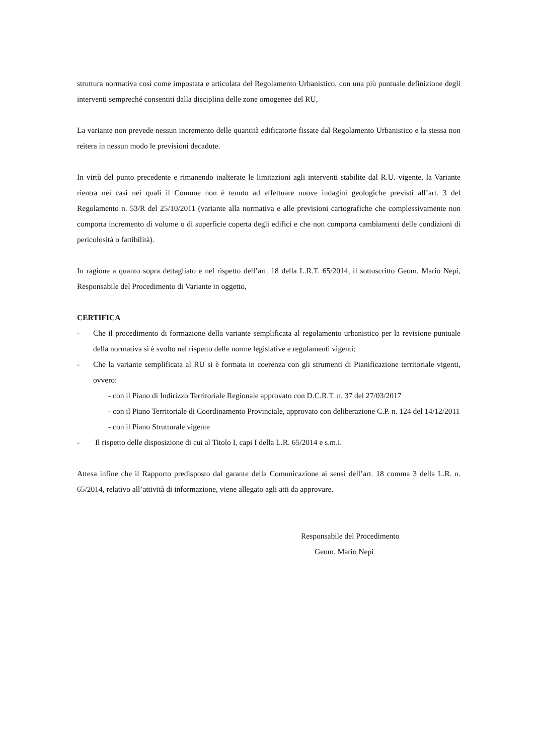struttura normativa così come impostata e articolata del Regolamento Urbanistico, con una più puntuale definizione degli interventi sempreché consentiti dalla disciplina delle zone omogenee del RU,
La variante non prevede nessun incremento delle quantità edificatorie fissate dal Regolamento Urbanistico e la stessa non reitera in nessun modo le previsioni decadute.
In virtù del punto precedente e rimanendo inalterate le limitazioni agli interventi stabilite dal R.U. vigente, la Variante rientra nei casi nei quali il Comune non è tenuto ad effettuare nuove indagini geologiche previsti all’art. 3 del Regolamento n. 53/R del 25/10/2011 (variante alla normativa e alle previsioni cartografiche che complessivamente non comporta incremento di volume o di superficie coperta degli edifici e che non comporta cambiamenti delle condizioni di pericolosità o fattibilità).
In ragione a quanto sopra dettagliato e nel rispetto dell’art. 18 della L.R.T. 65/2014, il sottoscritto Geom. Mario Nepi, Responsabile del Procedimento di Variante in oggetto,
CERTIFICA
- Che il procedimento di formazione della variante semplificata al regolamento urbanistico per la revisione puntuale della normativa si è svolto nel rispetto delle norme legislative e regolamenti vigenti;
- Che la variante semplificata al RU si è formata in coerenza con gli strumenti di Pianificazione territoriale vigenti, ovvero:
- con il Piano di Indirizzo Territoriale Regionale approvato con D.C.R.T. n. 37 del 27/03/2017
- con il Piano Territoriale di Coordinamento Provinciale, approvato con deliberazione C.P. n. 124 del 14/12/2011
- con il Piano Strutturale vigente
- Il rispetto delle disposizione di cui al Titolo I, capi I della L.R. 65/2014 e s.m.i.
Attesa infine che il Rapporto predisposto dal garante della Comunicazione ai sensi dell’art. 18 comma 3 della L.R. n. 65/2014, relativo all’attività di informazione, viene allegato agli atti da approvare.
Responsabile del Procedimento
Geom. Mario Nepi